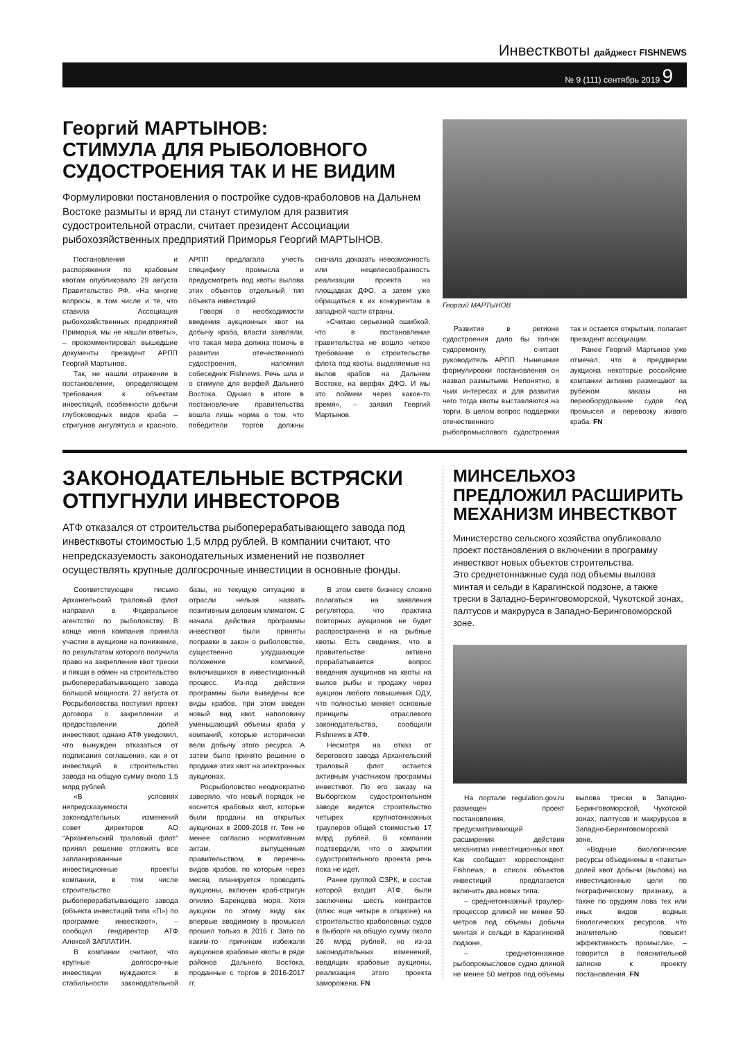Инвестквоты дайджест FISHNEWS
№ 9 (111) сентябрь 2019 9
Георгий МАРТЫНОВ:
СТИМУЛА ДЛЯ РЫБОЛОВНОГО СУДОСТРОЕНИЯ ТАК И НЕ ВИДИМ
Формулировки постановления о постройке судов-краболовов на Дальнем Востоке размыты и вряд ли станут стимулом для развития судостроительной отрасли, считает президент Ассоциации рыбохозяйственных предприятий Приморья Георгий МАРТЫНОВ.
Постановления и распоряжения по крабовым квотам опубликовало 29 августа Правительство РФ. «На многие вопросы, в том числе и те, что ставила Ассоциация рыбохозяйственных предприятий Приморья, мы не нашли ответы», – прокомментировал вышедшие документы президент АРПП Георгий Мартынов.
Так, не нашли отражение в постановлении, определяющем требования к объектам инвестиций, особенности добычи глубоководных видов краба – стригунов ангулятуса и красного. АРПП предлагала учесть специфику промысла и предусмотреть под квоты вылова этих объектов отдельный тип объекта инвестиций.
Говоря о необходимости введения аукционных квот на добычу краба, власти заявляли, что такая мера должна помочь в развитии отечественного судостроения, напомнил собеседник Fishnews. Речь шла и о стимуле для верфей Дальнего Востока. Однако в итоге в постановление правительства вошла лишь норма о том, что победители торгов должны сначала доказать невозможность или нецелесообразность реализации проекта на площадках ДФО, а затем уже обращаться к их конкурентам в западной части страны.
«Считаю серьезной ошибкой, что в постановление правительства не вошло четкое требование о строительстве флота под квоты, выделяемые на вылов крабов на Дальнем Востоке, на верфях ДФО. И мы это поймем через какое-то время», – заявил Георгий Мартынов.
Георгий МАРТЫНОВ
Развитие в регионе судостроения дало бы толчок судоремонту, считает руководитель АРПП. Нынешние формулировки постановления он назвал размытыми. Непонятно, в чьих интересах и для развития чего тогда квоты выставляются на торги. В целом вопрос поддержки отечественного рыбопромыслового судостроения так и остается открытым, полагает президент ассоциации.
Ранее Георгий Мартынов уже отмечал, что в преддверии аукциона некоторые российские компании активно размещают за рубежом заказы на переоборудование судов под промысел и перевозку живого краба. FN
ЗАКОНОДАТЕЛЬНЫЕ ВСТРЯСКИ ОТПУГНУЛИ ИНВЕСТОРОВ
АТФ отказался от строительства рыбоперерабатывающего завода под инвестквоты стоимостью 1,5 млрд рублей. В компании считают, что непредсказуемость законодательных изменений не позволяет осуществлять крупные долгосрочные инвестиции в основные фонды.
Соответствующее письмо Архангельский траловый флот направил в Федеральное агентство по рыболовству. В конце июня компания приняла участие в аукционе на понижение, по результатам которого получила право на закрепление квот трески и пикши в обмен на строительство рыбоперерабатывающего завода большой мощности. 27 августа от Росрыболовства поступил проект договора о закреплении и предоставлении долей инвестквот, однако АТФ уведомил, что вынужден отказаться от подписания соглашения, как и от инвестиций в строительство завода на общую сумму около 1,5 млрд рублей.
«В условиях непредсказуемости законодательных изменений совет директоров АО “Архангельский траловый флот” принял решение отложить все запланированные инвестиционные проекты компании, в том числе строительство рыбоперерабатывающего завода (объекта инвестиций типа «П») по программе инвестквот», – сообщил гендиректор АТФ Алексей ЗАПЛАТИН.
В компании считают, что крупные долгосрочные инвестиции нуждаются в стабильности законодательной базы, но текущую ситуацию в отрасли нельзя назвать позитивным деловым климатом. С начала действия программы инвестквот были приняты поправки в закон о рыболовстве, существенно ухудшающие положение компаний, включившихся в инвестиционный процесс. Из-под действия программы были выведены все виды крабов, при этом введен новый вид квот, наполовину уменьшающий объемы краба у компаний, которые исторически вели добычу этого ресурса. А затем было принято решение о продаже этих квот на электронных аукционах.
Росрыболовство неоднократно заверяло, что новый порядок не коснется крабовых квот, которые были проданы на открытых аукционах в 2009-2018 гг. Тем не менее согласно нормативным актам, выпущенным правительством, в перечень видов крабов, по которым через месяц планируется проводить аукционы, включен краб-стригун опилио Баренцева моря. Хотя аукцион по этому виду как впервые вводимому в промысел прошел только в 2016 г. Зато по каким-то причинам избежали аукционов крабовые квоты в ряде районов Дальнего Востока, проданные с торгов в 2016-2017 гг.
В этом свете бизнесу сложно полагаться на заявления регулятора, что практика повторных аукционов не будет распространена и на рыбные квоты. Есть сведения, что в правительстве активно прорабатывается вопрос введения аукционов на квоты на вылов рыбы и продажу через аукцион любого повышения ОДУ, что полностью меняет основные принципы отраслевого законодательства, сообщили Fishnews в АТФ.
Несмотря на отказ от берегового завода Архангельский траловый флот остается активным участником программы инвестквот. По его заказу на Выборгском судостроительном заводе ведется строительство четырех крупнотоннажных траулеров общей стоимостью 17 млрд рублей. В компании подтвердили, что о закрытии судостроительного проекта речь пока не идет.
Ранее группой СЗРК, в состав которой входит АТФ, были заключены шесть контрактов (плюс еще четыре в опционе) на строительство краболовных судов в Выборге на общую сумму около 26 млрд рублей, но из-за законодательных изменений, вводящих крабовые аукционы, реализация этого проекта заморожена. FN
МИНСЕЛЬХОЗ ПРЕДЛОЖИЛ РАСШИРИТЬ МЕХАНИЗМ ИНВЕСТКВОТ
Министерство сельского хозяйства опубликовало проект постановления о включении в программу инвестквот новых объектов строительства.
Это среднетоннажные суда под объемы вылова минтая и сельди в Карагинской подзоне, а также трески в Западно-Беринговоморской, Чукотской зонах, палтусов и макруруса в Западно-Беринговоморской зоне.
На портале regulation.gov.ru размещен проект постановления, предусматривающий расширения действия механизма инвестиционных квот. Как сообщает корреспондент Fishnews, в список объектов инвестиций предлагается включить два новых типа:
– среднетоннажный траулер-процессор длиной не менее 50 метров под объемы добычи минтая и сельди в Карагинской подзоне,
– среднетоннажное рыбопромысловое судно длиной не менее 50 метров под объемы вылова трески в Западно-Беринговоморской, Чукотской зонах, палтусов и макрурусов в Западно-Беринговоморской зоне.
«Водные биологические ресурсы объединены в «пакеты» долей квот добычи (вылова) на инвестиционные цели по географическому признаку, а также по орудиям лова тех или иных видов водных биологических ресурсов, что значительно повысит эффективность промысла», – говорится в пояснительной записке к проекту постановления. FN